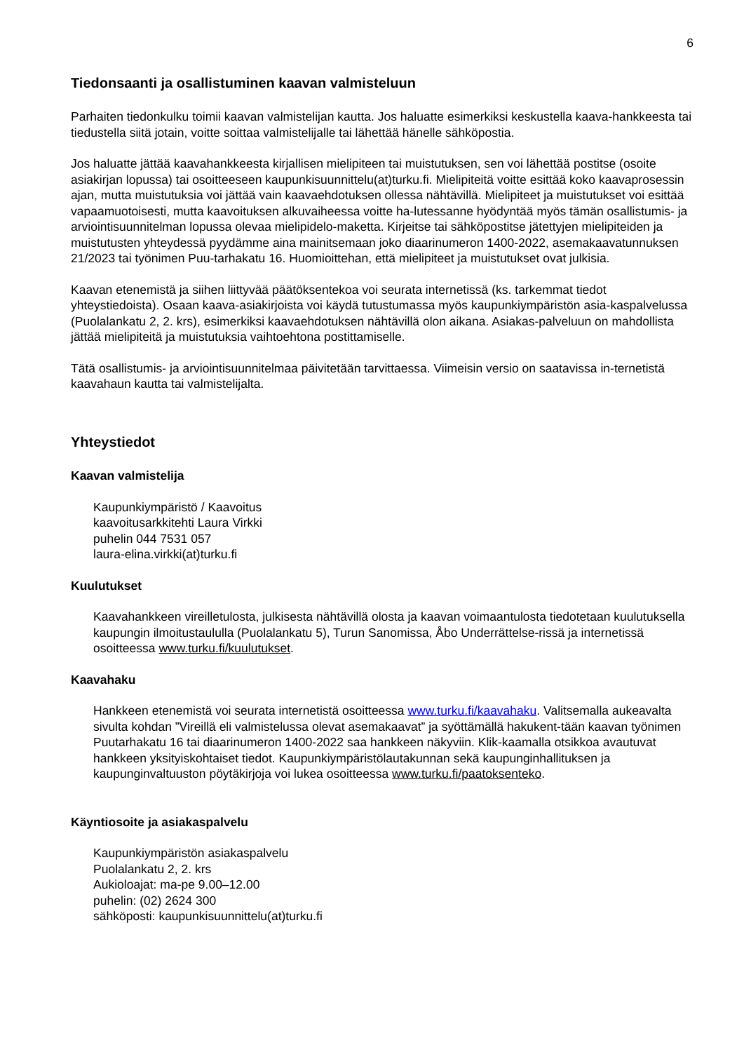6
Tiedonsaanti ja osallistuminen kaavan valmisteluun
Parhaiten tiedonkulku toimii kaavan valmistelijan kautta. Jos haluatte esimerkiksi keskustella kaava-hankkeesta tai tiedustella siitä jotain, voitte soittaa valmistelijalle tai lähettää hänelle sähköpostia.
Jos haluatte jättää kaavahankkeesta kirjallisen mielipiteen tai muistutuksen, sen voi lähettää postitse (osoite asiakirjan lopussa) tai osoitteeseen kaupunkisuunnittelu(at)turku.fi. Mielipiteitä voitte esittää koko kaavaprosessin ajan, mutta muistutuksia voi jättää vain kaavaehdotuksen ollessa nähtävillä. Mielipiteet ja muistutukset voi esittää vapaamuotoisesti, mutta kaavoituksen alkuvaiheessa voitte ha-lutessanne hyödyntää myös tämän osallistumis- ja arviointisuunnitelman lopussa olevaa mielipidelo-maketta. Kirjeitse tai sähköpostitse jätettyjen mielipiteiden ja muistutusten yhteydessä pyydämme aina mainitsemaan joko diaarinumeron 1400-2022, asemakaavatunnuksen 21/2023 tai työnimen Puu-tarhakatu 16. Huomioittehan, että mielipiteet ja muistutukset ovat julkisia.
Kaavan etenemistä ja siihen liittyvää päätöksentekoa voi seurata internetissä (ks. tarkemmat tiedot yhteystiedoista). Osaan kaava-asiakirjoista voi käydä tutustumassa myös kaupunkiympäristön asia-kaspalvelussa (Puolalankatu 2, 2. krs), esimerkiksi kaavaehdotuksen nähtävillä olon aikana. Asiakas-palveluun on mahdollista jättää mielipiteitä ja muistutuksia vaihtoehtona postittamiselle.
Tätä osallistumis- ja arviointisuunnitelmaa päivitetään tarvittaessa. Viimeisin versio on saatavissa in-ternetistä kaavahaun kautta tai valmistelijalta.
Yhteystiedot
Kaavan valmistelija
Kaupunkiympäristö / Kaavoitus
kaavoitusarkkitehti Laura Virkki
puhelin 044 7531 057
laura-elina.virkki(at)turku.fi
Kuulutukset
Kaavahankkeen vireilletulosta, julkisesta nähtävillä olosta ja kaavan voimaantulosta tiedotetaan kuulutuksella kaupungin ilmoitustaululla (Puolalankatu 5), Turun Sanomissa, Åbo Underrättelse-rissä ja internetissä osoitteessa www.turku.fi/kuulutukset.
Kaavahaku
Hankkeen etenemistä voi seurata internetistä osoitteessa www.turku.fi/kaavahaku. Valitsemalla aukeavalta sivulta kohdan ”Vireillä eli valmistelussa olevat asemakaavat” ja syöttämällä hakukent-tään kaavan työnimen Puutarhakatu 16 tai diaarinumeron 1400-2022 saa hankkeen näkyviin. Klik-kaamalla otsikkoa avautuvat hankkeen yksityiskohtaiset tiedot. Kaupunkiympäristölautakunnan sekä kaupunginhallituksen ja kaupunginvaltuuston pöytäkirjoja voi lukea osoitteessa www.turku.fi/paatoksenteko.
Käyntiosoite ja asiakaspalvelu
Kaupunkiympäristön asiakaspalvelu
Puolalankatu 2, 2. krs
Aukioloajat: ma-pe 9.00–12.00
puhelin: (02) 2624 300
sähköposti: kaupunkisuunnittelu(at)turku.fi